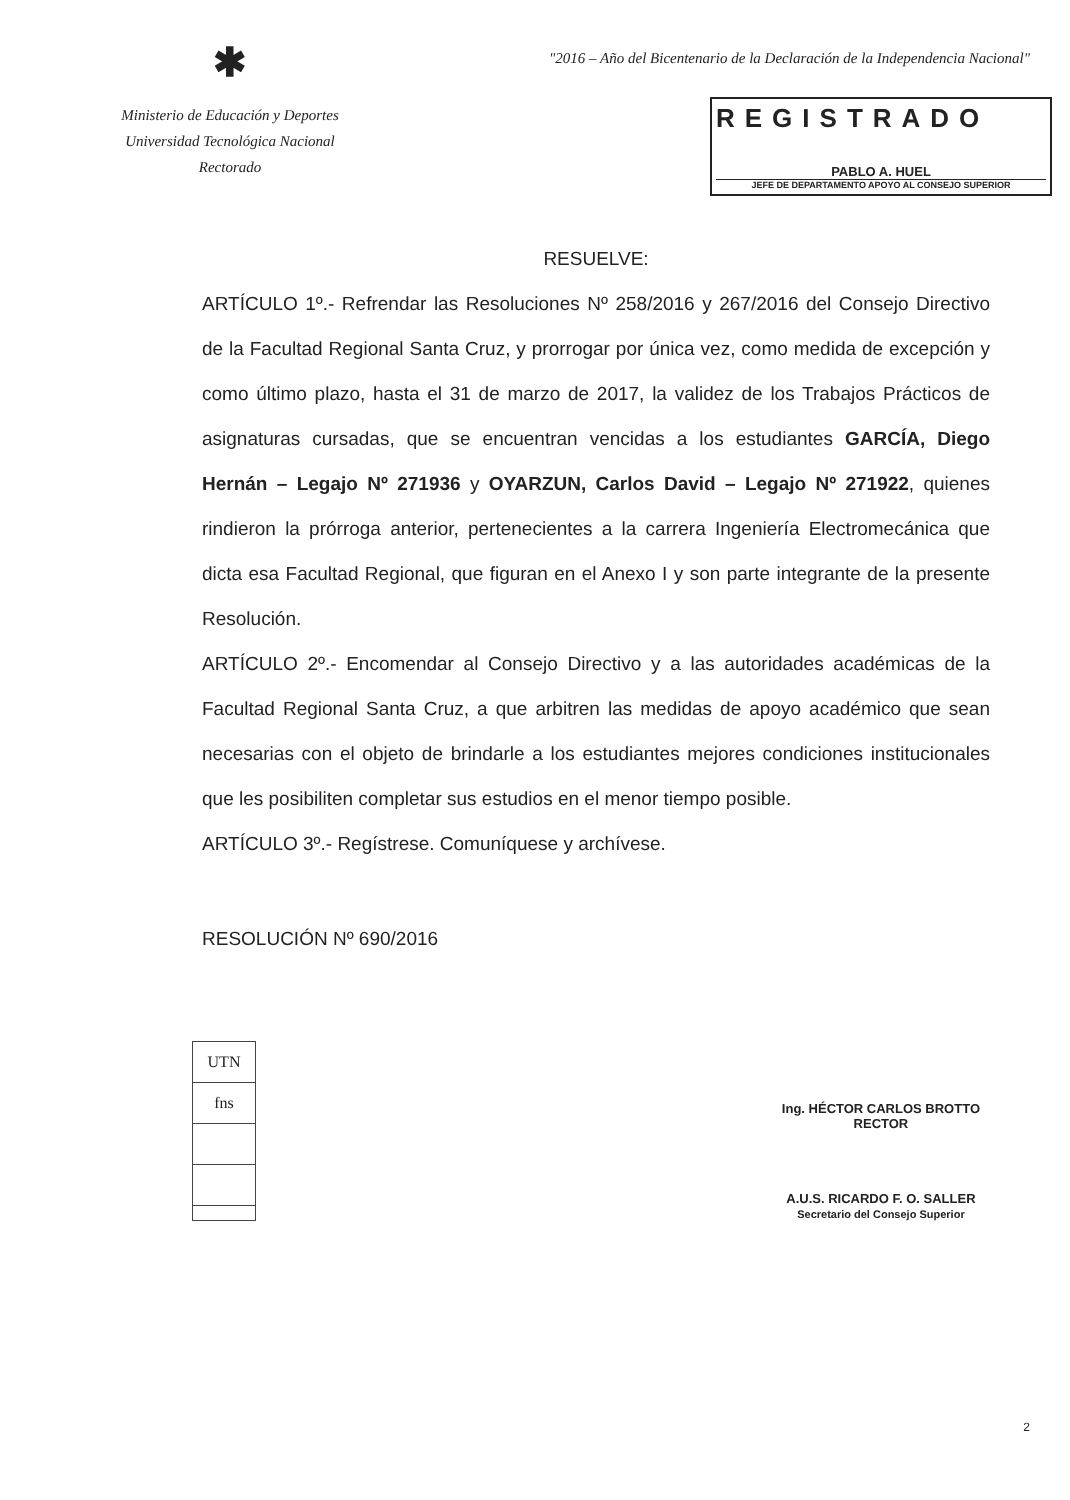✱
Ministerio de Educación y Deportes
Universidad Tecnológica Nacional
Rectorado
"2016 – Año del Bicentenario de la Declaración de la Independencia Nacional"
REGISTRADO
PABLO A. HUEL
JEFE DE DEPARTAMENTO APOYO AL CONSEJO SUPERIOR
RESUELVE:
ARTÍCULO 1º.- Refrendar las Resoluciones Nº 258/2016 y 267/2016 del Consejo Directivo de la Facultad Regional Santa Cruz, y prorrogar por única vez, como medida de excepción y como último plazo, hasta el 31 de marzo de 2017, la validez de los Trabajos Prácticos de asignaturas cursadas, que se encuentran vencidas a los estudiantes GARCÍA, Diego Hernán – Legajo Nº 271936 y OYARZUN, Carlos David – Legajo Nº 271922, quienes rindieron la prórroga anterior, pertenecientes a la carrera Ingeniería Electromecánica que dicta esa Facultad Regional, que figuran en el Anexo I y son parte integrante de la presente Resolución.
ARTÍCULO 2º.- Encomendar al Consejo Directivo y a las autoridades académicas de la Facultad Regional Santa Cruz, a que arbitren las medidas de apoyo académico que sean necesarias con el objeto de brindarle a los estudiantes mejores condiciones institucionales que les posibiliten completar sus estudios en el menor tiempo posible.
ARTÍCULO 3º.- Regístrese. Comuníquese y archívese.
RESOLUCIÓN Nº 690/2016
UTN
fns
Ing. HÉCTOR CARLOS BROTTO
RECTOR
A.U.S. RICARDO F. O. SALLER
Secretario del Consejo Superior
2